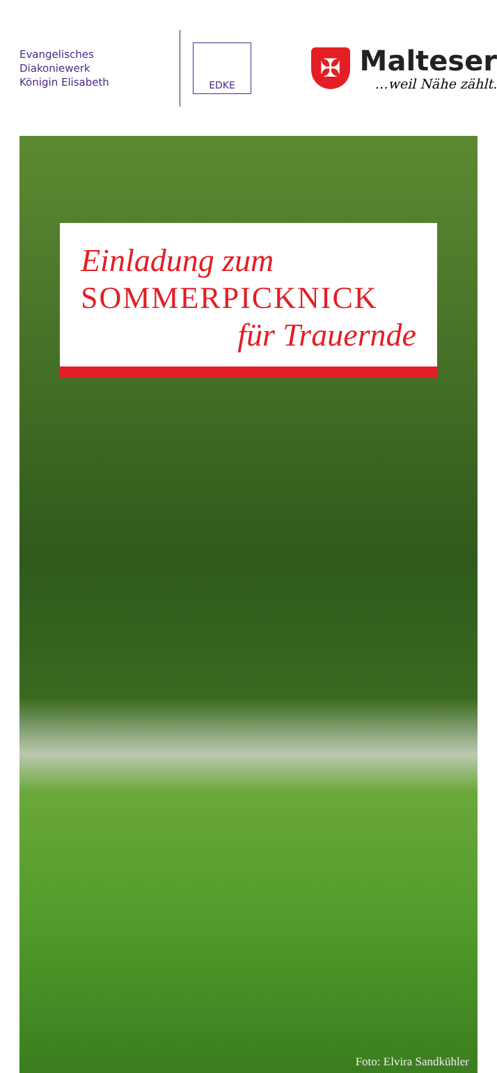Evangelisches Diakoniewerk
Königin Elisabeth
EDKE
✠
Malteser
…weil Nähe zählt.
Einladung zum
SOMMERPICKNICK
für Trauernde
Foto: Elvira Sandkühler